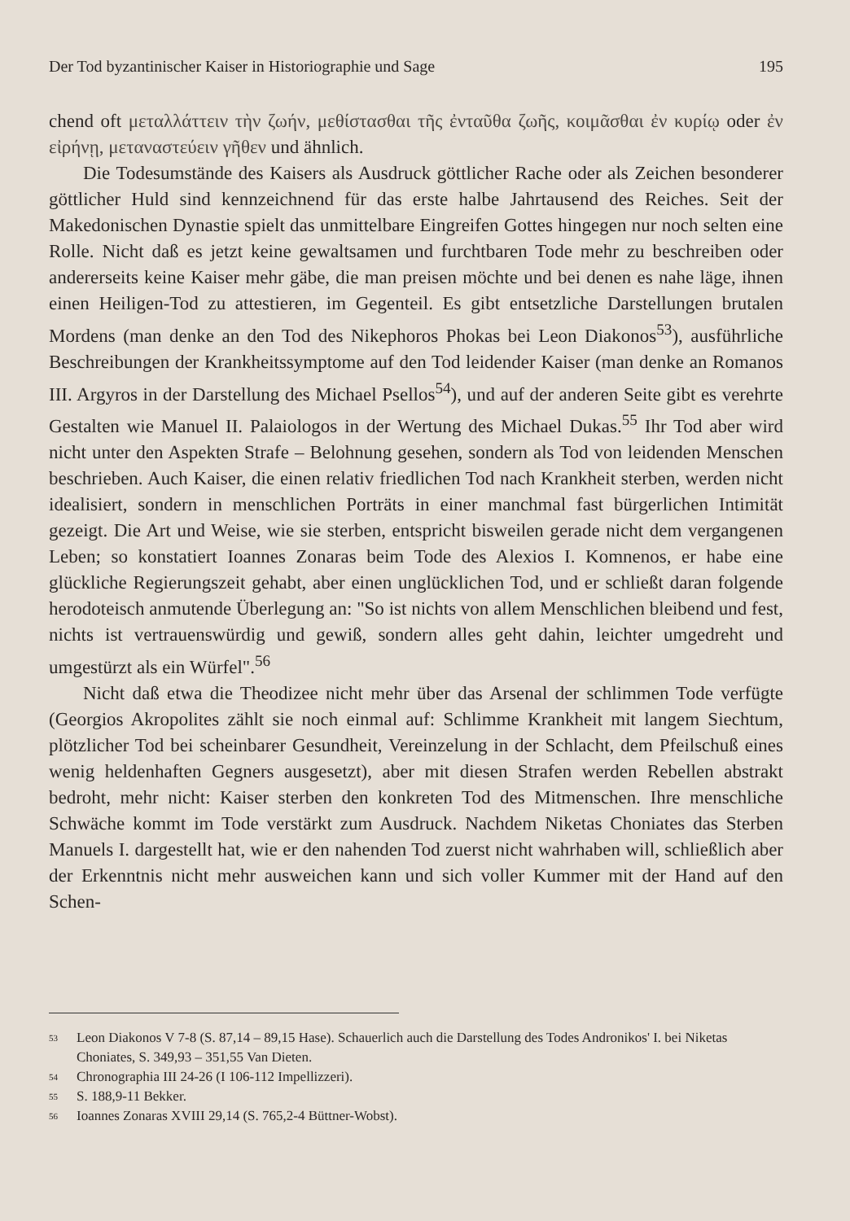Der Tod byzantinischer Kaiser in Historiographie und Sage 195
chend oft μεταλλάττειν τὴν ζωήν, μεθίστασθαι τῆς ἐνταῦθα ζωῆς, κοιμᾶσθαι ἐν κυρίῳ oder ἐν εἰρήνῃ, μεταναστεύειν γῆθεν und ähnlich.
Die Todesumstände des Kaisers als Ausdruck göttlicher Rache oder als Zeichen besonderer göttlicher Huld sind kennzeichnend für das erste halbe Jahrtausend des Reiches. Seit der Makedonischen Dynastie spielt das unmittelbare Eingreifen Gottes hingegen nur noch selten eine Rolle. Nicht daß es jetzt keine gewaltsamen und furchtbaren Tode mehr zu beschreiben oder andererseits keine Kaiser mehr gäbe, die man preisen möchte und bei denen es nahe läge, ihnen einen Heiligen-Tod zu attestieren, im Gegenteil. Es gibt entsetzliche Darstellungen brutalen Mordens (man denke an den Tod des Nikephoros Phokas bei Leon Diakonos<sup>53</sup>), ausführliche Beschreibungen der Krankheitssymptome auf den Tod leidender Kaiser (man denke an Romanos III. Argyros in der Darstellung des Michael Psellos<sup>54</sup>), und auf der anderen Seite gibt es verehrte Gestalten wie Manuel II. Palaiologos in der Wertung des Michael Dukas.<sup>55</sup> Ihr Tod aber wird nicht unter den Aspekten Strafe – Belohnung gesehen, sondern als Tod von leidenden Menschen beschrieben. Auch Kaiser, die einen relativ friedlichen Tod nach Krankheit sterben, werden nicht idealisiert, sondern in menschlichen Porträts in einer manchmal fast bürgerlichen Intimität gezeigt. Die Art und Weise, wie sie sterben, entspricht bisweilen gerade nicht dem vergangenen Leben; so konstatiert Ioannes Zonaras beim Tode des Alexios I. Komnenos, er habe eine glückliche Regierungszeit gehabt, aber einen unglücklichen Tod, und er schließt daran folgende herodoteisch anmutende Überlegung an: "So ist nichts von allem Menschlichen bleibend und fest, nichts ist vertrauenswürdig und gewiß, sondern alles geht dahin, leichter umgedreht und umgestürzt als ein Würfel".<sup>56</sup>
Nicht daß etwa die Theodizee nicht mehr über das Arsenal der schlimmen Tode verfügte (Georgios Akropolites zählt sie noch einmal auf: Schlimme Krankheit mit langem Siechtum, plötzlicher Tod bei scheinbarer Gesundheit, Vereinzelung in der Schlacht, dem Pfeilschuß eines wenig heldenhaften Gegners ausgesetzt), aber mit diesen Strafen werden Rebellen abstrakt bedroht, mehr nicht: Kaiser sterben den konkreten Tod des Mitmenschen. Ihre menschliche Schwäche kommt im Tode verstärkt zum Ausdruck. Nachdem Niketas Choniates das Sterben Manuels I. dargestellt hat, wie er den nahenden Tod zuerst nicht wahrhaben will, schließlich aber der Erkenntnis nicht mehr ausweichen kann und sich voller Kummer mit der Hand auf den Schen-
<sup>53</sup> Leon Diakonos V 7-8 (S. 87,14 – 89,15 Hase). Schauerlich auch die Darstellung des Todes Andronikos' I. bei Niketas Choniates, S. 349,93 – 351,55 Van Dieten.
<sup>54</sup> Chronographia III 24-26 (I 106-112 Impellizzeri).
<sup>55</sup> S. 188,9-11 Bekker.
<sup>56</sup> Ioannes Zonaras XVIII 29,14 (S. 765,2-4 Büttner-Wobst).